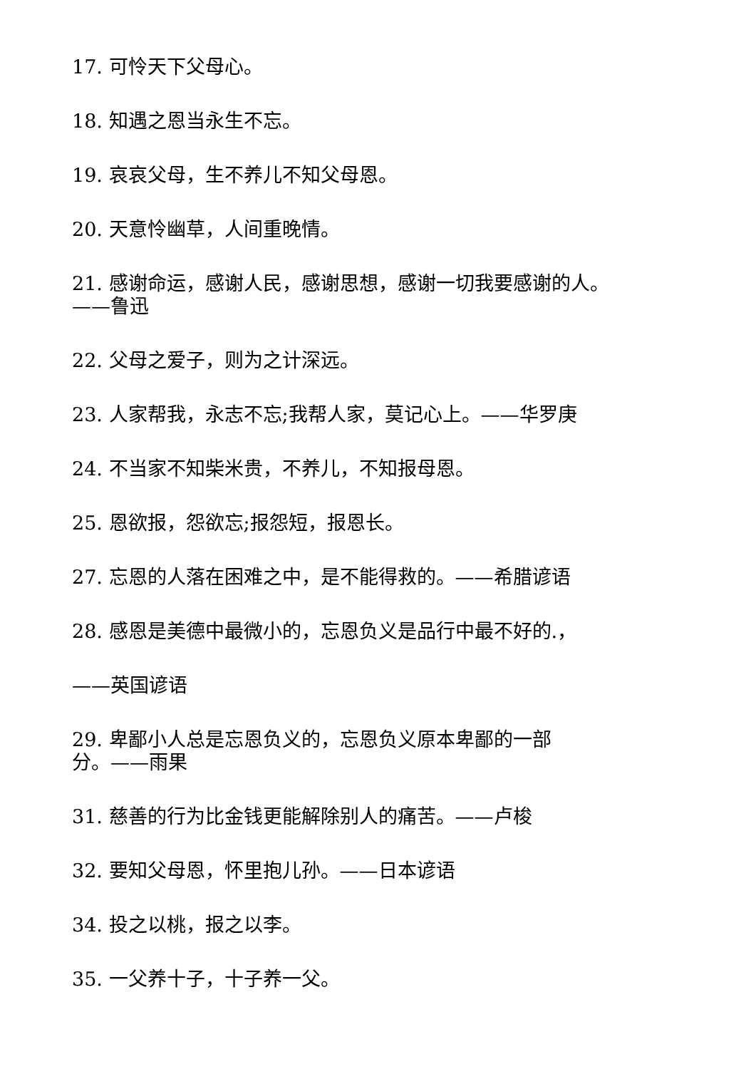17. 可怜天下父母心。
18. 知遇之恩当永生不忘。
19. 哀哀父母，生不养儿不知父母恩。
20. 天意怜幽草，人间重晚情。
21. 感谢命运，感谢人民，感谢思想，感谢一切我要感谢的人。
——鲁迅
22. 父母之爱子，则为之计深远。
23. 人家帮我，永志不忘;我帮人家，莫记心上。——华罗庚
24. 不当家不知柴米贵，不养儿，不知报母恩。
25. 恩欲报，怨欲忘;报怨短，报恩长。
27. 忘恩的人落在困难之中，是不能得救的。——希腊谚语
28. 感恩是美德中最微小的，忘恩负义是品行中最不好的.，
——英国谚语
29. 卑鄙小人总是忘恩负义的，忘恩负义原本卑鄙的一部
分。——雨果
31. 慈善的行为比金钱更能解除别人的痛苦。——卢梭
32. 要知父母恩，怀里抱儿孙。——日本谚语
34. 投之以桃，报之以李。
35. 一父养十子，十子养一父。